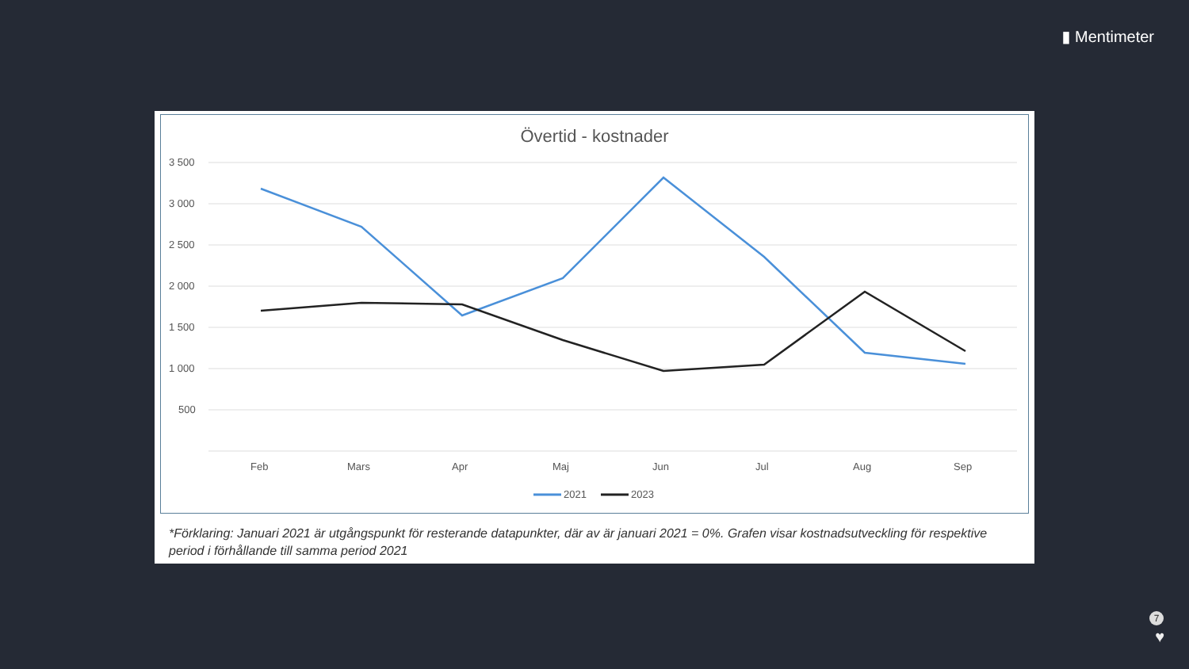▮ Mentimeter
Övertid - kostnader
3 500
3 000
2 500
2 000
1 500
1 000
500
Feb
Mars
Apr
Maj
Jun
Jul
Aug
Sep
2021
2023
*Förklaring: Januari 2021 är utgångspunkt för resterande datapunkter, där av är januari 2021 = 0%. Grafen visar kostnadsutveckling för respektive period i förhållande till samma period 2021
7
♥